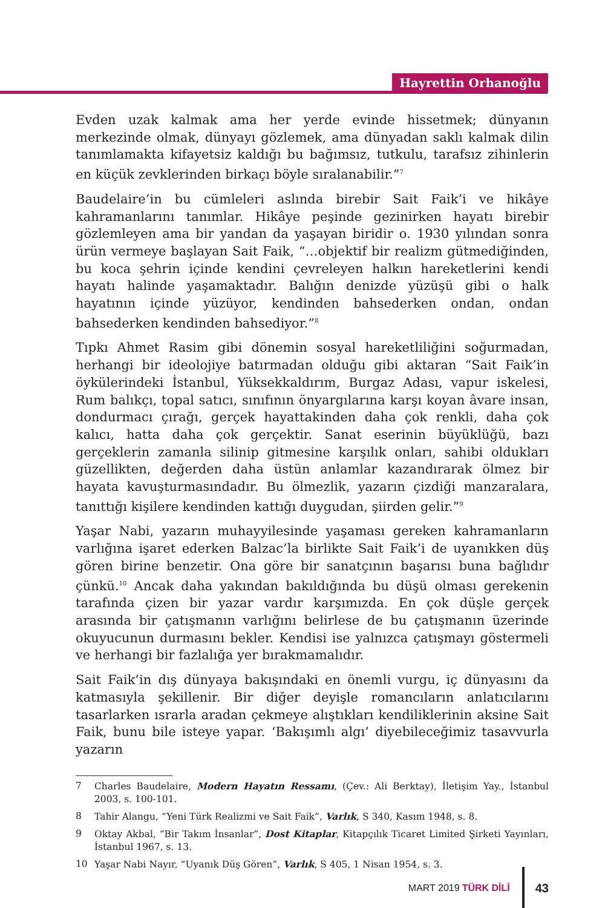Hayrettin Orhanoğlu
Evden uzak kalmak ama her yerde evinde hissetmek; dünyanın merkezinde olmak, dünyayı gözlemek, ama dünyadan saklı kalmak dilin tanımlamakta kifayetsiz kaldığı bu bağımsız, tutkulu, tarafsız zihinlerin en küçük zevklerinden birkaçı böyle sıralanabilir.”<sup>7</sup>
Baudelaire’in bu cümleleri aslında birebir Sait Faik’i ve hikâye kahramanlarını tanımlar. Hikâye peşinde gezinirken hayatı birebir gözlemleyen ama bir yandan da yaşayan biridir o. 1930 yılından sonra ürün vermeye başlayan Sait Faik, “…objektif bir realizm gütmediğinden, bu koca şehrin içinde kendini çevreleyen halkın hareketlerini kendi hayatı halinde yaşamaktadır. Balığın denizde yüzüşü gibi o halk hayatının içinde yüzüyor, kendinden bahsederken ondan, ondan bahsederken kendinden bahsediyor.”<sup>8</sup>
Tıpkı Ahmet Rasim gibi dönemin sosyal hareketliliğini soğurmadan, herhangi bir ideolojiye batırmadan olduğu gibi aktaran “Sait Faik’in öykülerindeki İstanbul, Yüksekkaldırım, Burgaz Adası, vapur iskelesi, Rum balıkçı, topal satıcı, sınıfının önyargılarına karşı koyan âvare insan, dondurmacı çırağı, gerçek hayattakinden daha çok renkli, daha çok kalıcı, hatta daha çok gerçektir. Sanat eserinin büyüklüğü, bazı gerçeklerin zamanla silinip gitmesine karşılık onları, sahibi oldukları güzellikten, değerden daha üstün anlamlar kazandırarak ölmez bir hayata kavuşturmasındadır. Bu ölmezlik, yazarın çizdiği manzaralara, tanıttığı kişilere kendinden kattığı duygudan, şiirden gelir.”<sup>9</sup>
Yaşar Nabi, yazarın muhayyilesinde yaşaması gereken kahramanların varlığına işaret ederken Balzac’la birlikte Sait Faik’i de uyanıkken düş gören birine benzetir. Ona göre bir sanatçının başarısı buna bağlıdır çünkü.<sup>10</sup> Ancak daha yakından bakıldığında bu düşü olması gerekenin tarafında çizen bir yazar vardır karşımızda. En çok düşle gerçek arasında bir çatışmanın varlığını belirlese de bu çatışmanın üzerinde okuyucunun durmasını bekler. Kendisi ise yalnızca çatışmayı göstermeli ve herhangi bir fazlalığa yer bırakmamalıdır.
Sait Faik’in dış dünyaya bakışındaki en önemli vurgu, iç dünyasını da katmasıyla şekillenir. Bir diğer deyişle romancıların anlatıcılarını tasarlarken ısrarla aradan çekmeye alıştıkları kendiliklerinin aksine Sait Faik, bunu bile isteye yapar. ‘Bakışımlı algı’ diyebileceğimiz tasavvurla yazarın
7 Charles Baudelaire, Modern Hayatın Ressamı, (Çev.: Ali Berktay), İletişim Yay., İstanbul 2003, s. 100-101.
8 Tahir Alangu, “Yeni Türk Realizmi ve Sait Faik”, Varlık, S 340, Kasım 1948, s. 8.
9 Oktay Akbal, “Bir Takım İnsanlar”, Dost Kitaplar, Kitapçılık Ticaret Limited Şirketi Yayınları, İstanbul 1967, s. 13.
10 Yaşar Nabi Nayır, “Uyanık Düş Gören”, Varlık, S 405, 1 Nisan 1954, s. 3.
MART 2019 TÜRK DİLİ
43